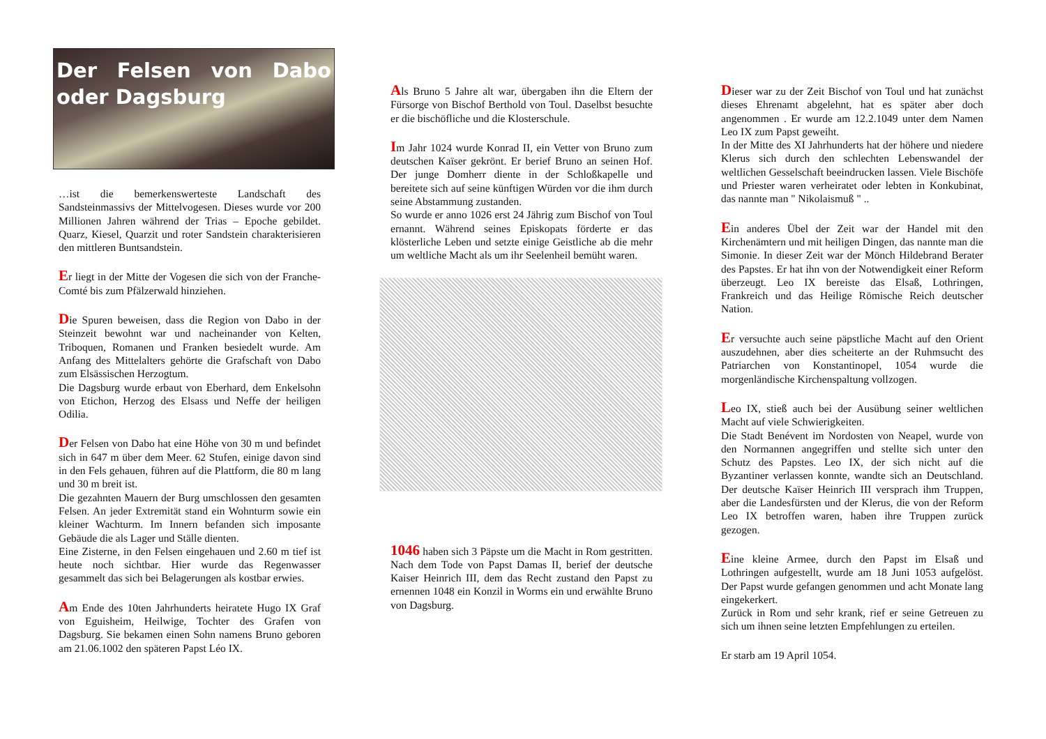Der Felsen von Dabo oder Dagsburg
…ist die bemerkenswerteste Landschaft des Sandsteinmassivs der Mittelvogesen. Dieses wurde vor 200 Millionen Jahren während der Trias – Epoche gebildet. Quarz, Kiesel, Quarzit und roter Sandstein charakterisieren den mittleren Buntsandstein.
Er liegt in der Mitte der Vogesen die sich von der Franche-Comté bis zum Pfälzerwald hinziehen.
Die Spuren beweisen, dass die Region von Dabo in der Steinzeit bewohnt war und nacheinander von Kelten, Triboquen, Romanen und Franken besiedelt wurde. Am Anfang des Mittelalters gehörte die Grafschaft von Dabo zum Elsässischen Herzogtum.
Die Dagsburg wurde erbaut von Eberhard, dem Enkelsohn von Etichon, Herzog des Elsass und Neffe der heiligen Odilia.
Der Felsen von Dabo hat eine Höhe von 30 m und befindet sich in 647 m über dem Meer. 62 Stufen, einige davon sind in den Fels gehauen, führen auf die Plattform, die 80 m lang und 30 m breit ist.
Die gezahnten Mauern der Burg umschlossen den gesamten Felsen. An jeder Extremität stand ein Wohnturm sowie ein kleiner Wachturm. Im Innern befanden sich imposante Gebäude die als Lager und Ställe dienten.
Eine Zisterne, in den Felsen eingehauen und 2.60 m tief ist heute noch sichtbar. Hier wurde das Regenwasser gesammelt das sich bei Belagerungen als kostbar erwies.
Am Ende des 10ten Jahrhunderts heiratete Hugo IX Graf von Eguisheim, Heilwige, Tochter des Grafen von Dagsburg. Sie bekamen einen Sohn namens Bruno geboren am 21.06.1002 den späteren Papst Léo IX.
Als Bruno 5 Jahre alt war, übergaben ihn die Eltern der Fürsorge von Bischof Berthold von Toul. Daselbst besuchte er die bischöfliche und die Klosterschule.
Im Jahr 1024 wurde Konrad II, ein Vetter von Bruno zum deutschen Kaïser gekrönt. Er berief Bruno an seinen Hof. Der junge Domherr diente in der Schloßkapelle und bereitete sich auf seine künftigen Würden vor die ihm durch seine Abstammung zustanden.
So wurde er anno 1026 erst 24 Jährig zum Bischof von Toul ernannt. Während seines Episkopats förderte er das klösterliche Leben und setzte einige Geistliche ab die mehr um weltliche Macht als um ihr Seelenheil bemüht waren.
1046 haben sich 3 Päpste um die Macht in Rom gestritten. Nach dem Tode von Papst Damas II, berief der deutsche Kaiser Heinrich III, dem das Recht zustand den Papst zu ernennen 1048 ein Konzil in Worms ein und erwählte Bruno von Dagsburg.
Dieser war zu der Zeit Bischof von Toul und hat zunächst dieses Ehrenamt abgelehnt, hat es später aber doch angenommen . Er wurde am 12.2.1049 unter dem Namen Leo IX zum Papst geweiht.
In der Mitte des XI Jahrhunderts hat der höhere und niedere Klerus sich durch den schlechten Lebenswandel der weltlichen Gesselschaft beeindrucken lassen. Viele Bischöfe und Priester waren verheiratet oder lebten in Konkubinat, das nannte man " Nikolaismuß " ..
Ein anderes Übel der Zeit war der Handel mit den Kirchenämtern und mit heiligen Dingen, das nannte man die Simonie. In dieser Zeit war der Mönch Hildebrand Berater des Papstes. Er hat ihn von der Notwendigkeit einer Reform überzeugt. Leo IX bereiste das Elsaß, Lothringen, Frankreich und das Heilige Römische Reich deutscher Nation.
Er versuchte auch seine päpstliche Macht auf den Orient auszudehnen, aber dies scheiterte an der Ruhmsucht des Patriarchen von Konstantinopel, 1054 wurde die morgenländische Kirchenspaltung vollzogen.
Leo IX, stieß auch bei der Ausübung seiner weltlichen Macht auf viele Schwierigkeiten.
Die Stadt Benévent im Nordosten von Neapel, wurde von den Normannen angegriffen und stellte sich unter den Schutz des Papstes. Leo IX, der sich nicht auf die Byzantiner verlassen konnte, wandte sich an Deutschland. Der deutsche Kaïser Heinrich III versprach ihm Truppen, aber die Landesfürsten und der Klerus, die von der Reform Leo IX betroffen waren, haben ihre Truppen zurück gezogen.
Eine kleine Armee, durch den Papst im Elsaß und Lothringen aufgestellt, wurde am 18 Juni 1053 aufgelöst. Der Papst wurde gefangen genommen und acht Monate lang eingekerkert.
Zurück in Rom und sehr krank, rief er seine Getreuen zu sich um ihnen seine letzten Empfehlungen zu erteilen.
Er starb am 19 April 1054.